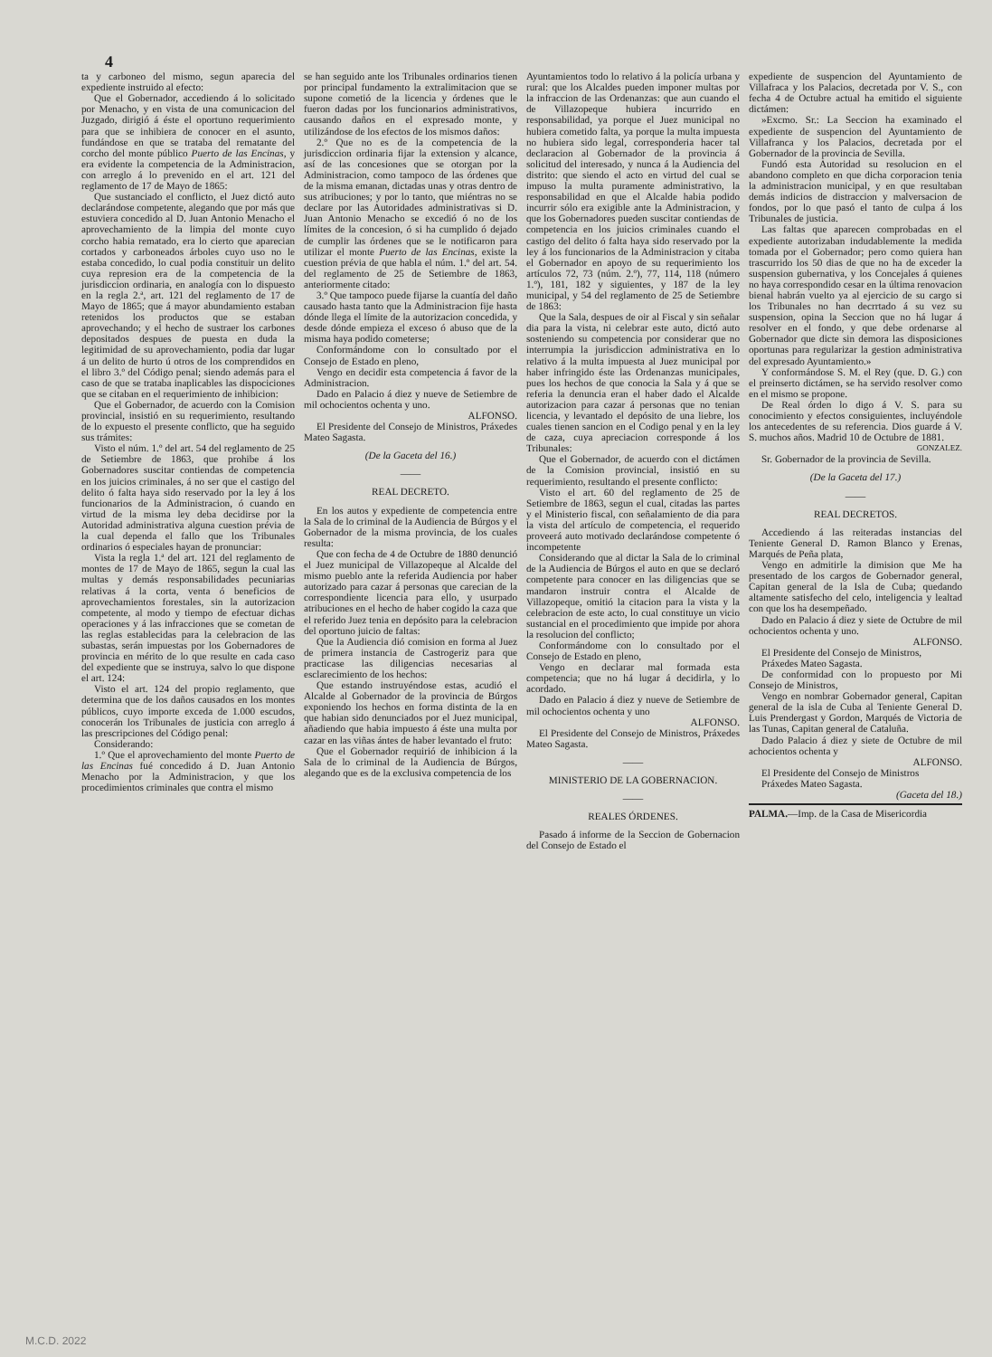4
ta y carboneo del mismo, segun aparecia del expediente instruido al efecto:
Que el Gobernador, accediendo á lo solicitado por Menacho, y en vista de una comunicacion del Juzgado, dirigió á éste el oportuno requerimiento para que se inhibiera de conocer en el asunto, fundándose en que se trataba del rematante del corcho del monte público Puerto de las Encinas, y era evidente la competencia de la Administracion, con arreglo á lo prevenido en el art. 121 del reglamento de 17 de Mayo de 1865:
Que sustanciado el conflicto, el Juez dictó auto declarándose competente, alegando que por más que estuviera concedido al D. Juan Antonio Menacho el aprovechamiento de la limpia del monte cuyo corcho habia rematado, era lo cierto que aparecian cortados y carboneados árboles cuyo uso no le estaba concedido, lo cual podia constituir un delito cuya represion era de la competencia de la jurisdiccion ordinaria, en analogía con lo dispuesto en la regla 2.ª, art. 121 del reglamento de 17 de Mayo de 1865; que á mayor abundamiento estaban retenidos los productos que se estaban aprovechando; y el hecho de sustraer los carbones depositados despues de puesta en duda la legitimidad de su aprovechamiento, podia dar lugar á un delito de hurto ú otros de los comprendidos en el libro 3.º del Código penal; siendo además para el caso de que se trataba inaplicables las dispociciones que se citaban en el requerimiento de inhibicion:
Que el Gobernador, de acuerdo con la Comision provincial, insistió en su requerimiento, resultando de lo expuesto el presente conflicto, que ha seguido sus trámites:
Visto el núm. 1.º del art. 54 del reglamento de 25 de Setiembre de 1863, que prohibe á los Gobernadores suscitar contiendas de competencia en los juicios criminales, á no ser que el castigo del delito ó falta haya sido reservado por la ley á los funcionarios de la Administracion, ó cuando en virtud de la misma ley deba decidirse por la Autoridad administrativa alguna cuestion prévia de la cual dependa el fallo que los Tribunales ordinarios ó especiales hayan de pronunciar:
Vista la regla 1.ª del art. 121 del reglamento de montes de 17 de Mayo de 1865, segun la cual las multas y demás responsabilidades pecuniarias relativas á la corta, venta ó beneficios de aprovechamientos forestales, sin la autorizacion competente, al modo y tiempo de efectuar dichas operaciones y á las infracciones que se cometan de las reglas establecidas para la celebracion de las subastas, serán impuestas por los Gobernadores de provincia en mérito de lo que resulte en cada caso del expediente que se instruya, salvo lo que dispone el art. 124:
Visto el art. 124 del propio reglamento, que determina que de los daños causados en los montes públicos, cuyo importe exceda de 1.000 escudos, conocerán los Tribunales de justicia con arreglo á las prescripciones del Código penal:
Considerando:
1.º Que el aprovechamiento del monte Puerto de las Encinas fué concedido á D. Juan Antonio Menacho por la Administracion, y que los procedimientos criminales que contra el mismo
se han seguido ante los Tribunales ordinarios tienen por principal fundamento la extralimitacion que se supone cometió de la licencia y órdenes que le fueron dadas por los funcionarios administrativos, causando daños en el expresado monte, y utilizándose de los efectos de los mismos daños:
2.º Que no es de la competencia de la jurisdiccion ordinaria fijar la extension y alcance, así de las concesiones que se otorgan por la Administracion, como tampoco de las órdenes que de la misma emanan, dictadas unas y otras dentro de sus atribuciones; y por lo tanto, que miéntras no se declare por las Autoridades administrativas si D. Juan Antonio Menacho se excedió ó no de los límites de la concesion, ó si ha cumplido ó dejado de cumplir las órdenes que se le notificaron para utilizar el monte Puerto de las Encinas, existe la cuestion prévia de que habla el núm. 1.º del art. 54. del reglamento de 25 de Setiembre de 1863, anteriormente citado:
3.º Que tampoco puede fijarse la cuantía del daño causado hasta tanto que la Administracion fije hasta dónde llega el límite de la autorizacion concedida, y desde dónde empieza el exceso ó abuso que de la misma haya podido cometerse;
Conformándome con lo consultado por el Consejo de Estado en pleno,
Vengo en decidir esta competencia á favor de la Administracion.
Dado en Palacio á diez y nueve de Setiembre de mil ochocientos ochenta y uno.
ALFONSO.
El Presidente del Consejo de Ministros, Práxedes Mateo Sagasta.
(De la Gaceta del 16.)
——
REAL DECRETO.
En los autos y expediente de competencia entre la Sala de lo criminal de la Audiencia de Búrgos y el Gobernador de la misma provincia, de los cuales resulta:
Que con fecha de 4 de Octubre de 1880 denunció el Juez municipal de Villazopeque al Alcalde del mismo pueblo ante la referida Audiencia por haber autorizado para cazar á personas que carecian de la correspondiente licencia para ello, y usurpado atribuciones en el hecho de haber cogido la caza que el referido Juez tenia en depósito para la celebracion del oportuno juicio de faltas:
Que la Audiencia dió comision en forma al Juez de primera instancia de Castrogeriz para que practicase las diligencias necesarias al esclarecimiento de los hechos:
Que estando instruyéndose estas, acudió el Alcalde al Gobernador de la provincia de Búrgos exponiendo los hechos en forma distinta de la en que habian sido denunciados por el Juez municipal, añadiendo que habia impuesto á éste una multa por cazar en las viñas ántes de haber levantado el fruto:
Que el Gobernador requirió de inhibicion á la Sala de lo criminal de la Audiencia de Búrgos, alegando que es de la exclusiva competencia de los
Ayuntamientos todo lo relativo á la policía urbana y rural: que los Alcaldes pueden imponer multas por la infraccion de las Ordenanzas: que aun cuando el de Villazopeque hubiera incurrido en responsabilidad, ya porque el Juez municipal no hubiera cometido falta, ya porque la multa impuesta no hubiera sido legal, corresponderia hacer tal declaracion al Gobernador de la provincia á solicitud del interesado, y nunca á la Audiencia del distrito: que siendo el acto en virtud del cual se impuso la multa puramente administrativo, la responsabilidad en que el Alcalde habia podido incurrir sólo era exigible ante la Administracion, y que los Gobernadores pueden suscitar contiendas de competencia en los juicios criminales cuando el castigo del delito ó falta haya sido reservado por la ley á los funcionarios de la Administracion y citaba el Gobernador en apoyo de su requerimiento los artículos 72, 73 (núm. 2.º), 77, 114, 118 (número 1.º), 181, 182 y siguientes, y 187 de la ley municipal, y 54 del reglamento de 25 de Setiembre de 1863:
Que la Sala, despues de oir al Fiscal y sin señalar dia para la vista, ni celebrar este auto, dictó auto sosteniendo su competencia por considerar que no interrumpia la jurisdiccion administrativa en lo relativo á la multa impuesta al Juez municipal por haber infringido éste las Ordenanzas municipales, pues los hechos de que conocia la Sala y á que se referia la denuncia eran el haber dado el Alcalde autorizacion para cazar á personas que no tenian licencia, y levantado el depósito de una liebre, los cuales tienen sancion en el Codigo penal y en la ley de caza, cuya apreciacion corresponde á los Tribunales:
Que el Gobernador, de acuerdo con el dictámen de la Comision provincial, insistió en su requerimiento, resultando el presente conflicto:
Visto el art. 60 del reglamento de 25 de Setiembre de 1863, segun el cual, citadas las partes y el Ministerio fiscal, con señalamiento de dia para la vista del artículo de competencia, el requerido proveerá auto motivado declarándose competente ó incompetente
Considerando que al dictar la Sala de lo criminal de la Audiencia de Búrgos el auto en que se declaró competente para conocer en las diligencias que se mandaron instruir contra el Alcalde de Villazopeque, omitió la citacion para la vista y la celebracion de este acto, lo cual constituye un vicio sustancial en el procedimiento que impide por ahora la resolucion del conflicto;
Conformándome con lo consultado por el Consejo de Estado en pleno,
Vengo en declarar mal formada esta competencia; que no há lugar á decidirla, y lo acordado.
Dado en Palacio á diez y nueve de Setiembre de mil ochocientos ochenta y uno
ALFONSO.
El Presidente del Consejo de Ministros, Práxedes Mateo Sagasta.
——
MINISTERIO DE LA GOBERNACION.
——
REALES ÓRDENES.
Pasado á informe de la Seccion de Gobernacion del Consejo de Estado el
expediente de suspencion del Ayuntamiento de Villafraca y los Palacios, decretada por V. S., con fecha 4 de Octubre actual ha emitido el siguiente dictámen:
»Excmo. Sr.: La Seccion ha examinado el expediente de suspencion del Ayuntamiento de Villafranca y los Palacios, decretada por el Gobernador de la provincia de Sevilla.
Fundó esta Autoridad su resolucion en el abandono completo en que dicha corporacion tenia la administracion municipal, y en que resultaban demás indicios de distraccion y malversacion de fondos, por lo que pasó el tanto de culpa á los Tribunales de justicia.
Las faltas que aparecen comprobadas en el expediente autorizaban indudablemente la medida tomada por el Gobernador; pero como quiera han trascurrido los 50 dias de que no ha de exceder la suspension gubernativa, y los Concejales á quienes no haya correspondido cesar en la última renovacion bienal habrán vuelto ya al ejercicio de su cargo si los Tribunales no han decrrtado á su vez su suspension, opina la Seccion que no há lugar á resolver en el fondo, y que debe ordenarse al Gobernador que dicte sin demora las disposiciones oportunas para regularizar la gestion administrativa del expresado Ayuntamiento.»
Y conformándose S. M. el Rey (que. D. G.) con el preinserto dictámen, se ha servido resolver como en el mismo se propone.
De Real órden lo digo á V. S. para su conocimiento y efectos consiguientes, incluyéndole los antecedentes de su referencia. Dios guarde á V. S. muchos años. Madrid 10 de Octubre de 1881.
GONZALEZ.
Sr. Gobernador de la provincia de Sevilla.
(De la Gaceta del 17.)
——
REAL DECRETOS.
Accediendo á las reiteradas instancias del Teniente General D. Ramon Blanco y Erenas, Marqués de Peña plata,
Vengo en admitirle la dimision que Me ha presentado de los cargos de Gobernador general, Capitan general de la Isla de Cuba; quedando altamente satisfecho del celo, inteligencia y lealtad con que los ha desempeñado.
Dado en Palacio á diez y siete de Octubre de mil ochocientos ochenta y uno.
ALFONSO.
El Presidente del Consejo de Ministros,
Práxedes Mateo Sagasta.
De conformidad con lo propuesto por Mi Consejo de Ministros,
Vengo en nombrar Gobernador general, Capitan general de la isla de Cuba al Teniente General D. Luis Prendergast y Gordon, Marqués de Victoria de las Tunas, Capitan general de Cataluña.
Dado Palacio á diez y siete de Octubre de mil achocientos ochenta y
ALFONSO.
El Presidente del Consejo de Ministros
Práxedes Mateo Sagasta.
(Gaceta del 18.)
PALMA.—Imp. de la Casa de Misericordia
M.C.D. 2022